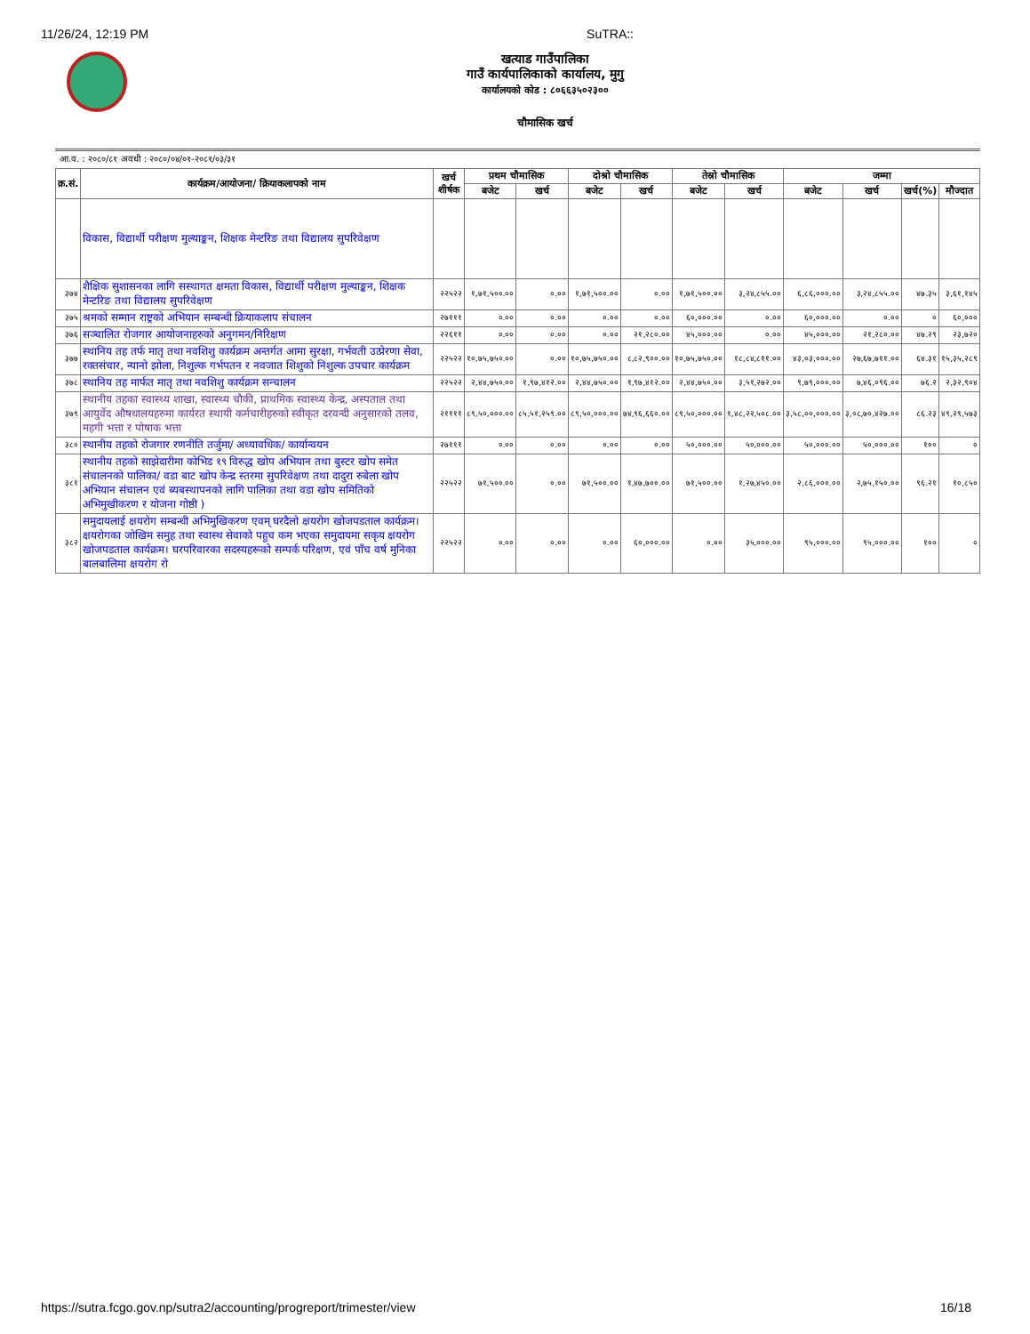11/26/24, 12:19 PM SuTRA::
खत्याड गाउँपालिका
गाउँ कार्यपालिकाको कार्यालय, मुगु
कार्यालयको कोड : ८०६६३५०२३००
चौमासिक खर्च
आ.व. : २०८०/८१ अवधी : २०८०/०४/०१-२०८१/०३/३१
| क्र.सं. | कार्यक्रम/आयोजना/ क्रियाकलापको नाम | खर्च शीर्षक | प्रथम चौमासिक | | दोश्रो चौमासिक | | तेस्रो चौमासिक | | जम्मा | | | |
| --- | --- | --- | --- | --- | --- | --- | --- | --- | --- | --- | --- | --- |
| | | | बजेट | खर्च | बजेट | खर्च | बजेट | खर्च | बजेट | खर्च | खर्च(%) | मौज्दात |
| | विकास, विद्यार्थी परीक्षण मुल्याङ्कन, शिक्षक मेन्टरिङ तथा विद्यालय सुपरिवेक्षण | | | | | | | | | | | |
| ३७४ | शैक्षिक सुशासनका लागि सस्थागत क्षमता विकास, विद्यार्थी परीक्षण मुल्याङ्कन, शिक्षक मेन्टरिङ तथा विद्यालय सुपरिवेक्षण | २२५२२ | १,७१,५००.०० | ०.०० | १,७१,५००.०० | ०.०० | १,७१,५००.०० | ३,२४,८५५.०० | ६,८६,०००.०० | ३,२४,८५५.०० | ४७.३५ | ३,६१,१४५ |
| ३७५ | श्रमको सम्मान राष्ट्रको अभियान सम्बन्धी क्रियाकलाप संचालन | २७१११ | ०.०० | ०.०० | ०.०० | ०.०० | ६०,०००.०० | ०.०० | ६०,०००.०० | ०.०० | ० | ६०,००० |
| ३७६ | सञ्चालित रोजगार आयोजनाहरुको अनुगमन/निरिक्षण | २२६११ | ०.०० | ०.०० | ०.०० | २१,२८०.०० | ४५,०००.०० | ०.०० | ४५,०००.०० | २१,२८०.०० | ४७.२९ | २३,७२० |
| ३७७ | स्थानिय तह तर्फ मातृ तथा नवशिशु कार्यक्रम अन्तर्गत आमा सुरक्षा, गर्भवती उत्प्रेरणा सेवा, रक्तसंचार, न्यानो झोला, निशुल्क गर्भपतन र नवजात शिशुको निशुल्क उपचार कार्यक्रम | २२५२२ | १०,७५,७५०.०० | ०.०० | १०,७५,७५०.०० | ८,८२,९००.०० | १०,७५,७५०.०० | १८,८४,८११.०० | ४३,०३,०००.०० | २७,६७,७११.०० | ६४.३१ | १५,३५,२८९ |
| ३७८ | स्थानिय तह मार्फत मातृ तथा नवशिशु कार्यक्रम सन्चालन | २२५२२ | २,४४,७५०.०० | १,९७,४१२.०० | २,४४,७५०.०० | १,९७,४१२.०० | २,४४,७५०.०० | ३,५१,२७२.०० | ९,७९,०००.०० | ७,४६,०९६.०० | ७६.२ | २,३२,९०४ |
| ३७९ | स्थानीय तहका स्वास्थ्य शाखा, स्वास्थ्य चौकी, प्राथमिक स्वास्थ्य केन्द्र, अस्पताल तथा आयुर्वेद औषधालयहरुमा कार्यरत स्थायी कर्मचारीहरुको स्वीकृत दरवन्दी अनुसारको तलव, महगी भत्ता र पोषाक भत्ता | २११११ | ८९,५०,०००.०० | ८५,५१,२५९.०० | ८९,५०,०००.०० | ७४,९६,६६०.०० | ८९,५०,०००.०० | १,४८,२२,५०८.०० | ३,५८,००,०००.०० | ३,०८,७०,४२७.०० | ८६.२३ | ४९,२९,५७३ |
| ३८० | स्थानीय तहको रोजगार रणनीति तर्जुमा/ अध्यावधिक/ कार्यान्वयन | २७१११ | ०.०० | ०.०० | ०.०० | ०.०० | ५०,०००.०० | ५०,०००.०० | ५०,०००.०० | ५०,०००.०० | १०० | ० |
| ३८१ | स्थानीय तहको साझेदारीमा कोभिड १९ विरुद्ध खोप अभियान तथा बुस्टर खोप समेत संचालनको पालिका/ वडा बाट खोप केन्द्र स्तरमा सुपरिवेक्षण तथा दादुरा रुबेला खोप अभियान संचालन एवं ब्यबस्थापनको लागि पालिका तथा वडा खोप समितिको अभिमुखीकरण र योजना गोष्ठी ) | २२५२२ | ७१,५००.०० | ०.०० | ७१,५००.०० | १,४७,७००.०० | ७१,५००.०० | १,२७,४५०.०० | २,८६,०००.०० | २,७५,१५०.०० | ९६.२१ | १०,८५० |
| ३८२ | समुदायलाई क्षयरोग सम्बन्धी अभिमुखिकरण एवम् घरदैलो क्षयरोग खोजपडताल कार्यक्रम। क्षयरोगका जोखिम समुह तथा स्वास्थ सेवाको पहुच कम भएका समुदायमा सकृय क्षयरोग खोजपडताल कार्यक्रम। घरपरिवारका सदस्यहरूको सम्पर्क परिक्षण, एवं पाँच वर्ष मुनिका बालबालिमा क्षयरोग रो | २२५२२ | ०.०० | ०.०० | ०.०० | ६०,०००.०० | ०.०० | ३५,०००.०० | ९५,०००.०० | ९५,०००.०० | १०० | ० |
https://sutra.fcgo.gov.np/sutra2/accounting/progreport/trimester/view 16/18